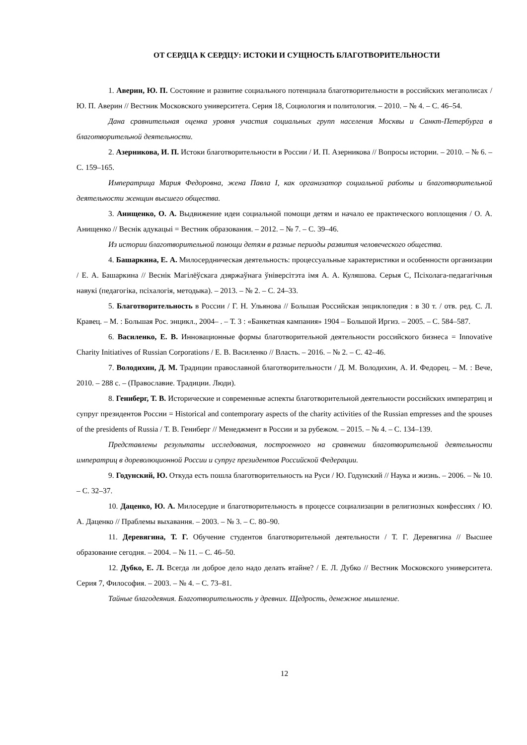ОТ СЕРДЦА К СЕРДЦУ: ИСТОКИ И СУЩНОСТЬ БЛАГОТВОРИТЕЛЬНОСТИ
1. Аверин, Ю. П. Состояние и развитие социального потенциала благотворительности в российских мегаполисах / Ю. П. Аверин // Вестник Московского университета. Серия 18, Социология и политология. – 2010. – № 4. – С. 46–54.
Дана сравнительная оценка уровня участия социальных групп населения Москвы и Санкт-Петербурга в благотворительной деятельности.
2. Азерникова, И. П. Истоки благотворительности в России / И. П. Азерникова // Вопросы истории. – 2010. – № 6. – С. 159–165.
Императрица Мария Федоровна, жена Павла I, как организатор социальной работы и благотворительной деятельности женщин высшего общества.
3. Анищенко, О. А. Выдвижение идеи социальной помощи детям и начало ее практического воплощения / О. А. Анищенко // Веснік адукацыі = Вестник образования. – 2012. – № 7. – С. 39–46.
Из истории благотворительной помощи детям в разные периоды развития человеческого общества.
4. Башаркина, Е. А. Милосердническая деятельность: процессуальные характеристики и особенности организации / Е. А. Башаркина // Веснік Магілёўскага дзяржаўнага ўніверсітэта імя А. А. Куляшова. Серыя С, Псіхолага-педагагічныя навукі (педагогіка, псіхалогія, методыка). – 2013. – № 2. – С. 24–33.
5. Благотворительность в России / Г. Н. Ульянова // Большая Российская энциклопедия : в 30 т. / отв. ред. С. Л. Кравец. – М. : Большая Рос. энцикл., 2004– . – Т. 3 : «Банкетная кампания» 1904 – Большой Иргиз. – 2005. – С. 584–587.
6. Василенко, Е. В. Инновационные формы благотворительной деятельности российского бизнеса = Innovative Charity Initiatives of Russian Corporations / Е. В. Василенко // Власть. – 2016. – № 2. – С. 42–46.
7. Володихин, Д. М. Традиции православной благотворительности / Д. М. Володихин, А. И. Федорец. – М. : Вече, 2010. – 288 с. – (Православие. Традиции. Люди).
8. Гениберг, Т. В. Исторические и современные аспекты благотворительной деятельности российских императриц и супруг президентов России = Historical and contemporary aspects of the charity activities of the Russian empresses and the spouses of the presidents of Russia / Т. В. Гениберг // Менеджмент в России и за рубежом. – 2015. – № 4. – С. 134–139.
Представлены результаты исследования, построенного на сравнении благотворительной деятельности императриц в дореволюционной России и супруг президентов Российской Федерации.
9. Годунский, Ю. Откуда есть пошла благотворительность на Руси / Ю. Годунский // Наука и жизнь. – 2006. – № 10. – С. 32–37.
10. Даценко, Ю. А. Милосердие и благотворительность в процессе социализации в религиозных конфессиях / Ю. А. Даценко // Праблемы выхавання. – 2003. – № 3. – С. 80–90.
11. Деревягина, Т. Г. Обучение студентов благотворительной деятельности / Т. Г. Деревягина // Высшее образование сегодня. – 2004. – № 11. – С. 46–50.
12. Дубко, Е. Л. Всегда ли доброе дело надо делать втайне? / Е. Л. Дубко // Вестник Московского университета. Серия 7, Философия. – 2003. – № 4. – С. 73–81.
Тайные благодеяния. Благотворительность у древних. Щедрость, денежное мышление.
12